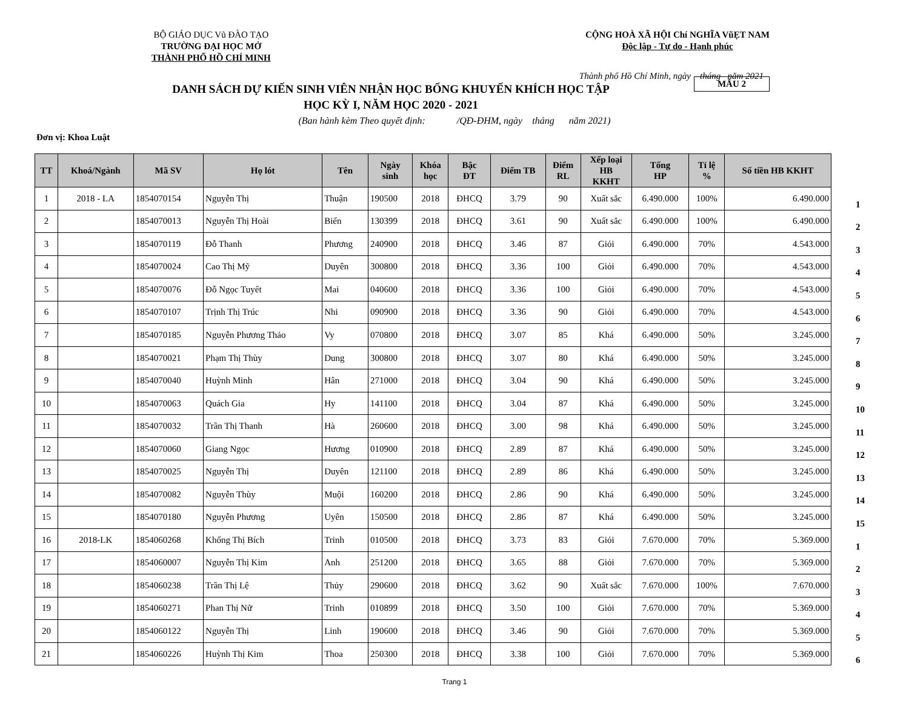BỘ GIÁO DỤC Vũ ĐÀO TẠO
TRƯỜNG ĐẠI HỌC MỞ
THÀNH PHỐ HỒ CHÍ MINH
CỘNG HOÀ XÃ HỘI Chí NGHĨA VũẸT NAM
Độc lập - Tự do - Hạnh phúc
Thành phố Hồ Chí Minh, ngày tháng năm 2021
DANH SÁCH DỰ KIẾN SINH VIÊN NHẬN HỌC BỔNG KHUYẾN KHÍCH HỌC TẬP
HỌC KỲ I, NĂM HỌC 2020 - 2021
MẪU 2
(Ban hành kèm Theo quyết định: /QĐ-ĐHM, ngày tháng năm 2021)
Đơn vị: Khoa Luật
| TT | Khoá/Ngành | Mã SV | Họ lót | Tên | Ngày sinh | Khóa học | Bậc ĐT | Điểm TB | Điểm RL | Xếp loại HB KKHT | Tổng HP | Tỉ lệ % | Số tiền HB KKHT |
| --- | --- | --- | --- | --- | --- | --- | --- | --- | --- | --- | --- | --- | --- |
| 1 | 2018 - LA | 1854070154 | Nguyễn Thị | Thuận | 190500 | 2018 | ĐHCQ | 3.79 | 90 | Xuất sắc | 6.490.000 | 100% | 6.490.000 |
| 2 | | 1854070013 | Nguyễn Thị Hoài | Biển | 130399 | 2018 | ĐHCQ | 3.61 | 90 | Xuất sắc | 6.490.000 | 100% | 6.490.000 |
| 3 | | 1854070119 | Đỗ Thanh | Phương | 240900 | 2018 | ĐHCQ | 3.46 | 87 | Giỏi | 6.490.000 | 70% | 4.543.000 |
| 4 | | 1854070024 | Cao Thị Mỹ | Duyên | 300800 | 2018 | ĐHCQ | 3.36 | 100 | Giỏi | 6.490.000 | 70% | 4.543.000 |
| 5 | | 1854070076 | Đỗ Ngọc Tuyết | Mai | 040600 | 2018 | ĐHCQ | 3.36 | 100 | Giỏi | 6.490.000 | 70% | 4.543.000 |
| 6 | | 1854070107 | Trịnh Thị Trúc | Nhi | 090900 | 2018 | ĐHCQ | 3.36 | 90 | Giỏi | 6.490.000 | 70% | 4.543.000 |
| 7 | | 1854070185 | Nguyễn Phương Thảo | Vy | 070800 | 2018 | ĐHCQ | 3.07 | 85 | Khá | 6.490.000 | 50% | 3.245.000 |
| 8 | | 1854070021 | Phạm Thị Thùy | Dung | 300800 | 2018 | ĐHCQ | 3.07 | 80 | Khá | 6.490.000 | 50% | 3.245.000 |
| 9 | | 1854070040 | Huỳnh Minh | Hân | 271000 | 2018 | ĐHCQ | 3.04 | 90 | Khá | 6.490.000 | 50% | 3.245.000 |
| 10 | | 1854070063 | Quách Gia | Hy | 141100 | 2018 | ĐHCQ | 3.04 | 87 | Khá | 6.490.000 | 50% | 3.245.000 |
| 11 | | 1854070032 | Trần Thị Thanh | Hà | 260600 | 2018 | ĐHCQ | 3.00 | 98 | Khá | 6.490.000 | 50% | 3.245.000 |
| 12 | | 1854070060 | Giang Ngọc | Hương | 010900 | 2018 | ĐHCQ | 2.89 | 87 | Khá | 6.490.000 | 50% | 3.245.000 |
| 13 | | 1854070025 | Nguyễn Thị | Duyên | 121100 | 2018 | ĐHCQ | 2.89 | 86 | Khá | 6.490.000 | 50% | 3.245.000 |
| 14 | | 1854070082 | Nguyễn Thùy | Muội | 160200 | 2018 | ĐHCQ | 2.86 | 90 | Khá | 6.490.000 | 50% | 3.245.000 |
| 15 | | 1854070180 | Nguyễn Phương | Uyên | 150500 | 2018 | ĐHCQ | 2.86 | 87 | Khá | 6.490.000 | 50% | 3.245.000 |
| 16 | 2018-LK | 1854060268 | Khổng Thị Bích | Trinh | 010500 | 2018 | ĐHCQ | 3.73 | 83 | Giỏi | 7.670.000 | 70% | 5.369.000 |
| 17 | | 1854060007 | Nguyễn Thị Kim | Anh | 251200 | 2018 | ĐHCQ | 3.65 | 88 | Giỏi | 7.670.000 | 70% | 5.369.000 |
| 18 | | 1854060238 | Trần Thị Lệ | Thủy | 290600 | 2018 | ĐHCQ | 3.62 | 90 | Xuất sắc | 7.670.000 | 100% | 7.670.000 |
| 19 | | 1854060271 | Phan Thị Nữ | Trinh | 010899 | 2018 | ĐHCQ | 3.50 | 100 | Giỏi | 7.670.000 | 70% | 5.369.000 |
| 20 | | 1854060122 | Nguyễn Thị | Linh | 190600 | 2018 | ĐHCQ | 3.46 | 90 | Giỏi | 7.670.000 | 70% | 5.369.000 |
| 21 | | 1854060226 | Huỳnh Thị Kim | Thoa | 250300 | 2018 | ĐHCQ | 3.38 | 100 | Giỏi | 7.670.000 | 70% | 5.369.000 |
1
2
3
4
5
6
7
8
9
10
11
12
13
14
15
1
2
3
4
5
6
Trang 1